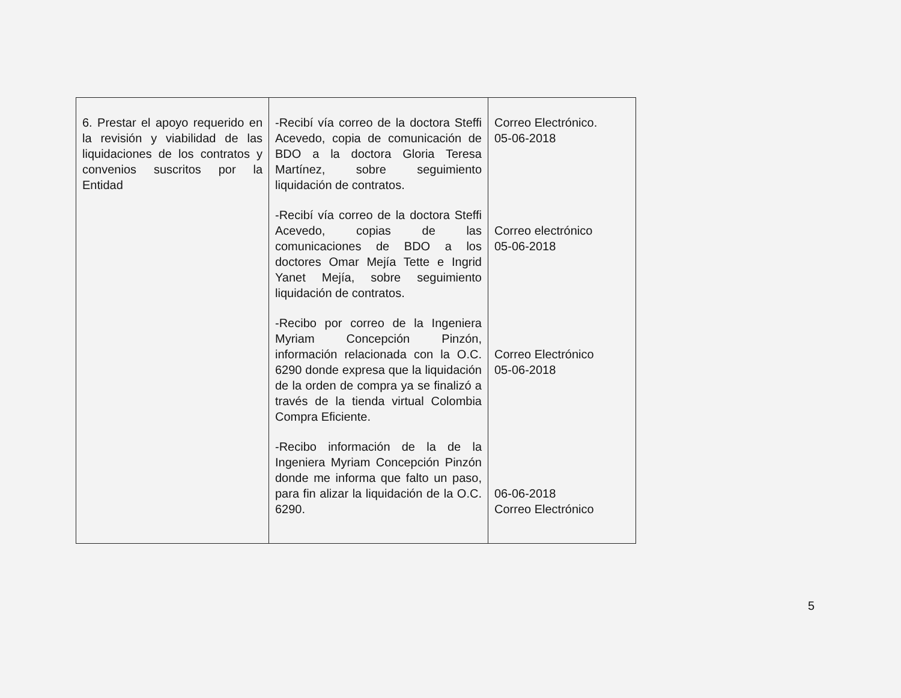| 6. Prestar el apoyo requerido en la revisión y viabilidad de las liquidaciones de los contratos y convenios suscritos por la Entidad | -Recibí vía correo de la doctora Steffi Acevedo, copia de comunicación de BDO a la doctora Gloria Teresa Martínez, sobre seguimiento liquidación de contratos. -Recibí vía correo de la doctora Steffi Acevedo, copias de las comunicaciones de BDO a los doctores Omar Mejía Tette e Ingrid Yanet Mejía, sobre seguimiento liquidación de contratos. -Recibo por correo de la Ingeniera Myriam Concepción Pinzón, información relacionada con la O.C. 6290 donde expresa que la liquidación de la orden de compra ya se finalizó a través de la tienda virtual Colombia Compra Eficiente. -Recibo información de la de la Ingeniera Myriam Concepción Pinzón donde me informa que falto un paso, para fin alizar la liquidación de la O.C. 6290. | Correo Electrónico. 05-06-2018 Correo electrónico 05-06-2018 Correo Electrónico 05-06-2018 06-06-2018 Correo Electrónico |
5